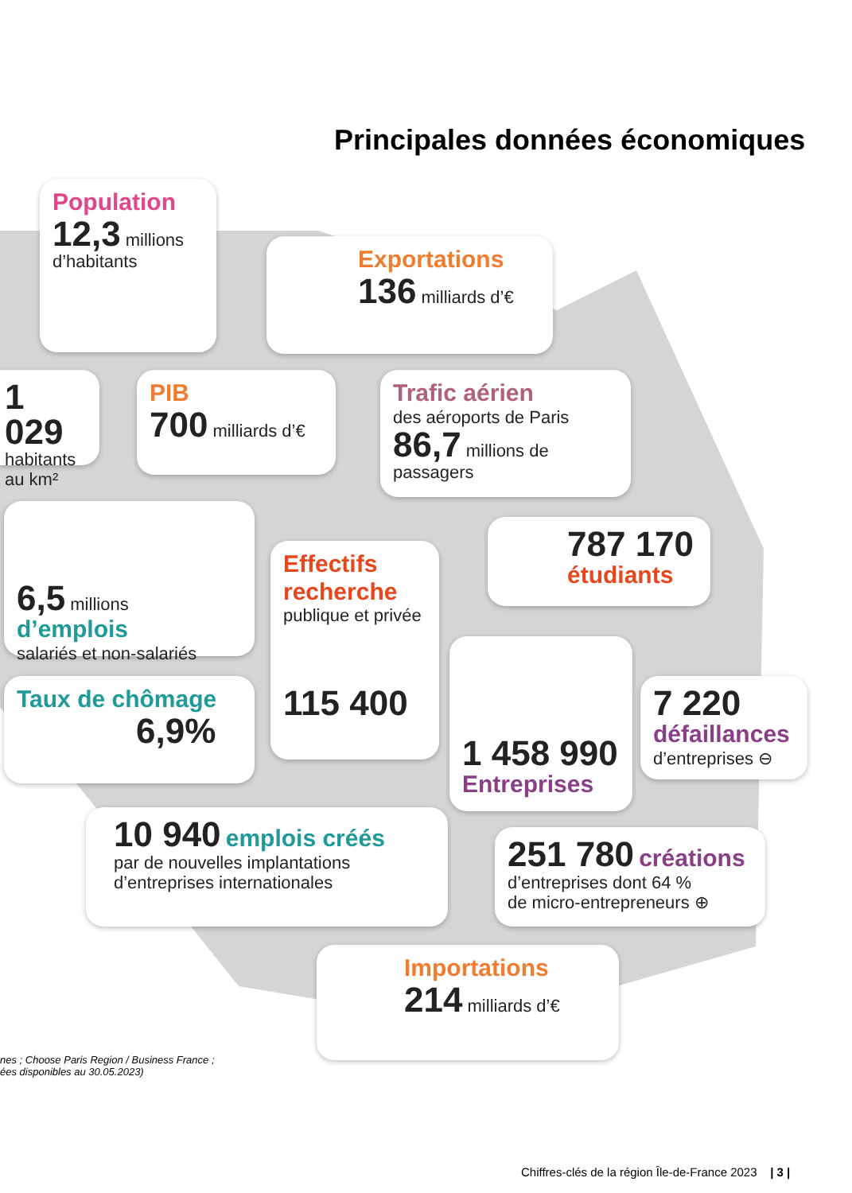Principales données économiques
Population
12,3 millions d’habitants
Exportations
136 milliards d’€
1 029
habitants
au km²
PIB
700 milliards d’€
Trafic aérien
des aéroports de Paris
86,7 millions de passagers
6,5 millions d’emplois
salariés et non-salariés
787 170
étudiants
Effectifs recherche
publique et privée
115 400
Taux de chômage
6,9%
1 458 990
Entreprises
7 220
défaillances
d’entreprises ⊖
10 940 emplois créés
par de nouvelles implantations
d’entreprises internationales
251 780 créations
d’entreprises dont 64 %
de micro-entrepreneurs ⊕
Importations
214 milliards d’€
nes ; Choose Paris Region / Business France ;
ées disponibles au 30.05.2023)
Chiffres-clés de la région Île-de-France 2023 | 3 |